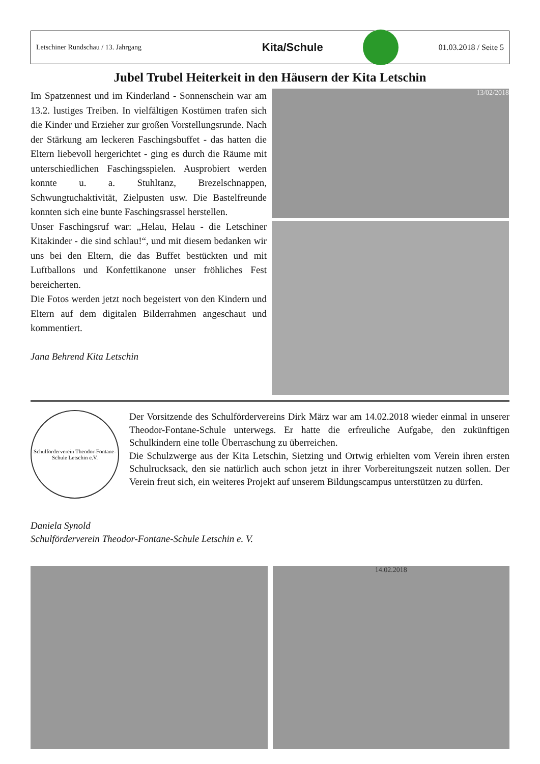Letschiner Rundschau / 13. Jahrgang Kita/Schule 01.03.2018 / Seite 5
Jubel Trubel Heiterkeit in den Häusern der Kita Letschin
Im Spatzennest und im Kinderland - Sonnenschein war am 13.2. lustiges Treiben. In vielfältigen Kostümen trafen sich die Kinder und Erzieher zur großen Vorstellungsrunde. Nach der Stärkung am leckeren Faschingsbuffet - das hatten die Eltern liebevoll hergerichtet - ging es durch die Räume mit unterschiedlichen Faschingsspielen. Ausprobiert werden konnte u. a. Stuhltanz, Brezelschnappen, Schwungtuchaktivität, Zielpusten usw. Die Bastelfreunde konnten sich eine bunte Faschingsrassel herstellen.
Unser Faschingsruf war: „Helau, Helau - die Letschiner Kitakinder - die sind schlau!“, und mit diesem bedanken wir uns bei den Eltern, die das Buffet bestückten und mit Luftballons und Konfettikanone unser fröhliches Fest bereicherten.
Die Fotos werden jetzt noch begeistert von den Kindern und Eltern auf dem digitalen Bilderrahmen angeschaut und kommentiert.
Jana Behrend Kita Letschin
13/02/2018
Schulförderverein Theodor-Fontane-Schule Letschin e.V.
Der Vorsitzende des Schulfördervereins Dirk März war am 14.02.2018 wieder einmal in unserer Theodor-Fontane-Schule unterwegs. Er hatte die erfreuliche Aufgabe, den zukünftigen Schulkindern eine tolle Überraschung zu überreichen.
Die Schulzwerge aus der Kita Letschin, Sietzing und Ortwig erhielten vom Verein ihren ersten Schulrucksack, den sie natürlich auch schon jetzt in ihrer Vorbereitungszeit nutzen sollen. Der Verein freut sich, ein weiteres Projekt auf unserem Bildungscampus unterstützen zu dürfen.
Daniela Synold
Schulförderverein Theodor-Fontane-Schule Letschin e. V.
14.02.2018